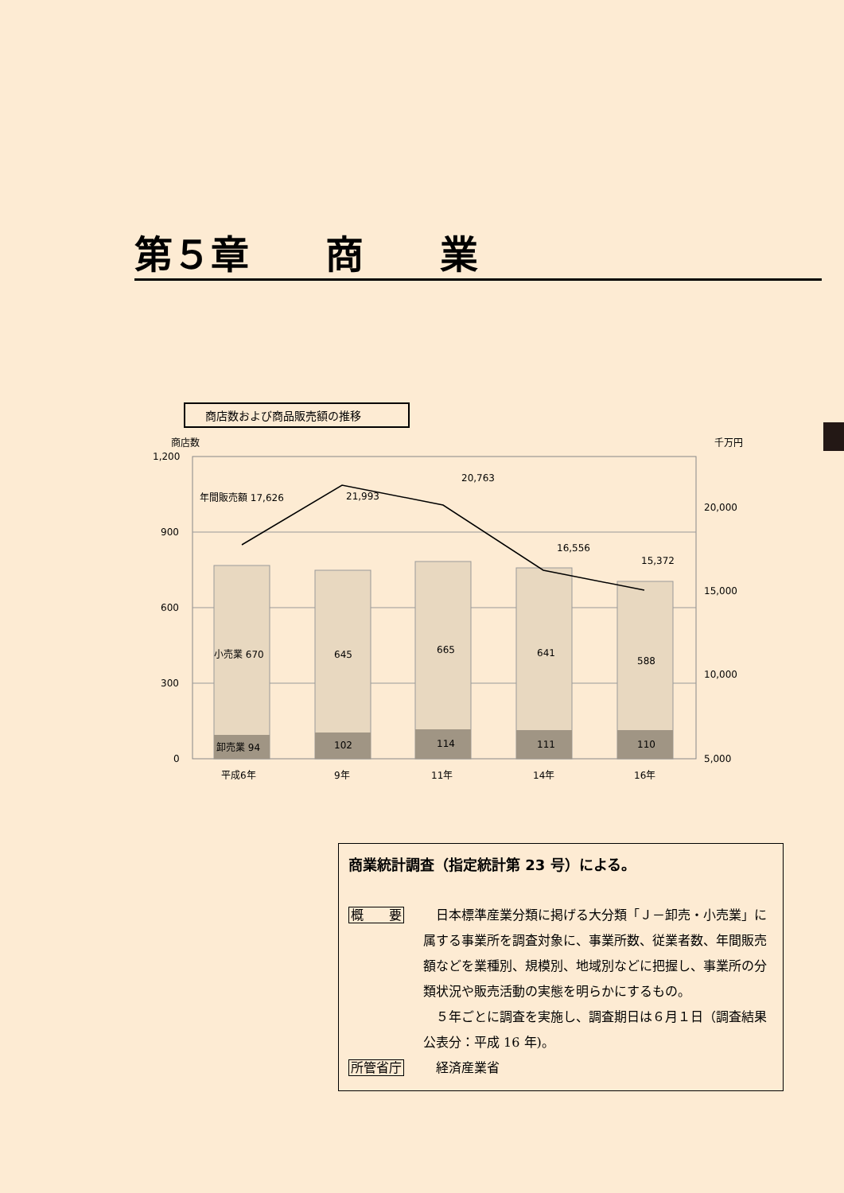第５章　　商　　業
商店数および商品販売額の推移
商店数
千万円
1,200
900
600
300
0
20,000
15,000
10,000
5,000
年間販売額 17,626
21,993
20,763
16,556
15,372
小売業 670
645
665
641
588
卸売業 94
102
114
111
110
平成6年
9年
11年
14年
16年
商業統計調査（指定統計第 23 号）による。
概　　要 　日本標準産業分類に掲げる大分類「Ｊ－卸売・小売業」に属する事業所を調査対象に、事業所数、従業者数、年間販売額などを業種別、規模別、地域別などに把握し、事業所の分類状況や販売活動の実態を明らかにするもの。
　５年ごとに調査を実施し、調査期日は６月１日（調査結果公表分：平成 16 年)。
所管省庁 　経済産業省